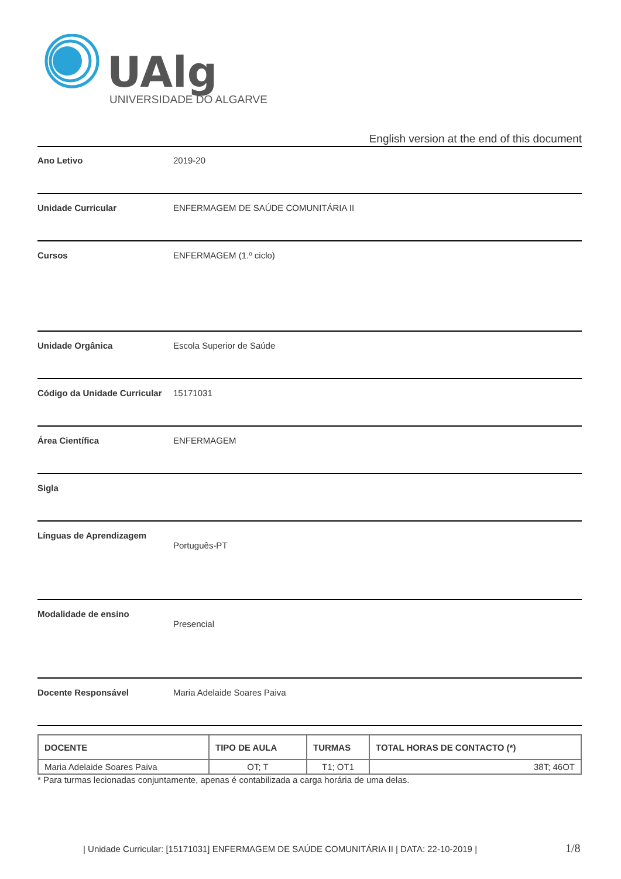UAlg
UNIVERSIDADE DO ALGARVE
English version at the end of this document
Ano Letivo 2019-20
Unidade Curricular ENFERMAGEM DE SAÚDE COMUNITÁRIA II
Cursos ENFERMAGEM (1.º ciclo)
Unidade Orgânica Escola Superior de Saúde
Código da Unidade Curricular
15171031
Área Científica ENFERMAGEM
Sigla
Línguas de Aprendizagem
Português-PT
Modalidade de ensino
Presencial
Docente Responsável Maria Adelaide Soares Paiva
| DOCENTE | TIPO DE AULA | TURMAS | TOTAL HORAS DE CONTACTO (*) |
| --- | --- | --- | --- |
| Maria Adelaide Soares Paiva | OT; T | T1; OT1 | 38T; 46OT |
* Para turmas lecionadas conjuntamente, apenas é contabilizada a carga horária de uma delas.
| Unidade Curricular: [15171031] ENFERMAGEM DE SAÚDE COMUNITÁRIA II | DATA: 22-10-2019 |
1/8